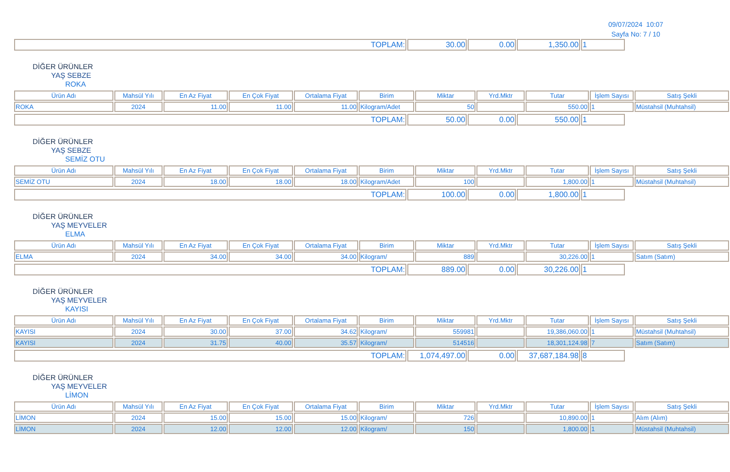09/07/2024 10:07
Sayfa No: 7 / 10
| TOPLAM: | 30.00 | 0.00 | 1,350.00 | 1 |
DİĞER ÜRÜNLER
YAŞ SEBZE
ROKA
| Ürün Adı | Mahsül Yılı | En Az Fiyat | En Çok Fiyat | Ortalama Fiyat | Birim | Miktar | Yrd.Mktr | Tutar | İşlem Sayısı | Satış Şekli |
| --- | --- | --- | --- | --- | --- | --- | --- | --- | --- | --- |
| ROKA | 2024 | 11.00 | 11.00 | 11.00 | Kilogram/Adet | 50 | | 550.00 | 1 | Müstahsil (Muhtahsil) |
| TOPLAM: | 50.00 | 0.00 | 550.00 | 1 |
DİĞER ÜRÜNLER
YAŞ SEBZE
SEMİZ OTU
| Ürün Adı | Mahsül Yılı | En Az Fiyat | En Çok Fiyat | Ortalama Fiyat | Birim | Miktar | Yrd.Mktr | Tutar | İşlem Sayısı | Satış Şekli |
| --- | --- | --- | --- | --- | --- | --- | --- | --- | --- | --- |
| SEMİZ OTU | 2024 | 18.00 | 18.00 | 18.00 | Kilogram/Adet | 100 | | 1,800.00 | 1 | Müstahsil (Muhtahsil) |
| TOPLAM: | 100.00 | 0.00 | 1,800.00 | 1 |
DİĞER ÜRÜNLER
YAŞ MEYVELER
ELMA
| Ürün Adı | Mahsül Yılı | En Az Fiyat | En Çok Fiyat | Ortalama Fiyat | Birim | Miktar | Yrd.Mktr | Tutar | İşlem Sayısı | Satış Şekli |
| --- | --- | --- | --- | --- | --- | --- | --- | --- | --- | --- |
| ELMA | 2024 | 34.00 | 34.00 | 34.00 | Kilogram/ | 889 | | 30,226.00 | 1 | Satım (Satım) |
| TOPLAM: | 889.00 | 0.00 | 30,226.00 | 1 |
DİĞER ÜRÜNLER
YAŞ MEYVELER
KAYISI
| Ürün Adı | Mahsül Yılı | En Az Fiyat | En Çok Fiyat | Ortalama Fiyat | Birim | Miktar | Yrd.Mktr | Tutar | İşlem Sayısı | Satış Şekli |
| --- | --- | --- | --- | --- | --- | --- | --- | --- | --- | --- |
| KAYISI | 2024 | 30.00 | 37.00 | 34.62 | Kilogram/ | 559981 | | 19,386,060.00 | 1 | Müstahsil (Muhtahsil) |
| KAYISI | 2024 | 31.75 | 40.00 | 35.57 | Kilogram/ | 514516 | | 18,301,124.98 | 7 | Satım (Satım) |
| TOPLAM: | 1,074,497.00 | 0.00 | 37,687,184.98 | 8 |
DİĞER ÜRÜNLER
YAŞ MEYVELER
LİMON
| Ürün Adı | Mahsül Yılı | En Az Fiyat | En Çok Fiyat | Ortalama Fiyat | Birim | Miktar | Yrd.Mktr | Tutar | İşlem Sayısı | Satış Şekli |
| --- | --- | --- | --- | --- | --- | --- | --- | --- | --- | --- |
| LİMON | 2024 | 15.00 | 15.00 | 15.00 | Kilogram/ | 726 | | 10,890.00 | 1 | Alım (Alım) |
| LİMON | 2024 | 12.00 | 12.00 | 12.00 | Kilogram/ | 150 | | 1,800.00 | 1 | Müstahsil (Muhtahsil) |